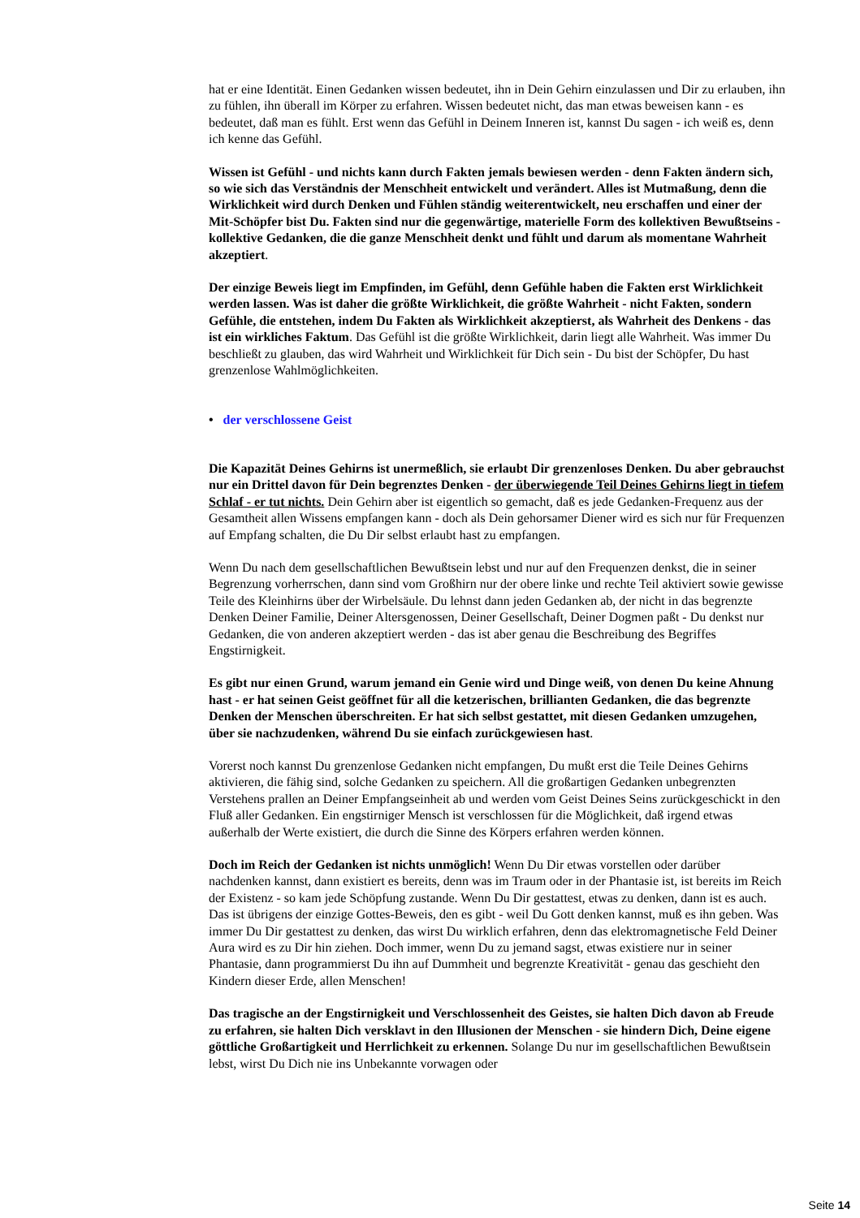hat er eine Identität. Einen Gedanken wissen bedeutet, ihn in Dein Gehirn einzulassen und Dir zu erlauben, ihn zu fühlen, ihn überall im Körper zu erfahren. Wissen bedeutet nicht, das man etwas beweisen kann - es bedeutet, daß man es fühlt. Erst wenn das Gefühl in Deinem Inneren ist, kannst Du sagen - ich weiß es, denn ich kenne das Gefühl.
Wissen ist Gefühl - und nichts kann durch Fakten jemals bewiesen werden - denn Fakten ändern sich, so wie sich das Verständnis der Menschheit entwickelt und verändert. Alles ist Mutmaßung, denn die Wirklichkeit wird durch Denken und Fühlen ständig weiterentwickelt, neu erschaffen und einer der Mit-Schöpfer bist Du. Fakten sind nur die gegenwärtige, materielle Form des kollektiven Bewußtseins - kollektive Gedanken, die die ganze Menschheit denkt und fühlt und darum als momentane Wahrheit akzeptiert.
Der einzige Beweis liegt im Empfinden, im Gefühl, denn Gefühle haben die Fakten erst Wirklichkeit werden lassen. Was ist daher die größte Wirklichkeit, die größte Wahrheit - nicht Fakten, sondern Gefühle, die entstehen, indem Du Fakten als Wirklichkeit akzeptierst, als Wahrheit des Denkens - das ist ein wirkliches Faktum. Das Gefühl ist die größte Wirklichkeit, darin liegt alle Wahrheit. Was immer Du beschließt zu glauben, das wird Wahrheit und Wirklichkeit für Dich sein - Du bist der Schöpfer, Du hast grenzenlose Wahlmöglichkeiten.
• der verschlossene Geist
Die Kapazität Deines Gehirns ist unermeßlich, sie erlaubt Dir grenzenloses Denken. Du aber gebrauchst nur ein Drittel davon für Dein begrenztes Denken - der überwiegende Teil Deines Gehirns liegt in tiefem Schlaf - er tut nichts. Dein Gehirn aber ist eigentlich so gemacht, daß es jede Gedanken-Frequenz aus der Gesamtheit allen Wissens empfangen kann - doch als Dein gehorsamer Diener wird es sich nur für Frequenzen auf Empfang schalten, die Du Dir selbst erlaubt hast zu empfangen.
Wenn Du nach dem gesellschaftlichen Bewußtsein lebst und nur auf den Frequenzen denkst, die in seiner Begrenzung vorherrschen, dann sind vom Großhirn nur der obere linke und rechte Teil aktiviert sowie gewisse Teile des Kleinhirns über der Wirbelsäule. Du lehnst dann jeden Gedanken ab, der nicht in das begrenzte Denken Deiner Familie, Deiner Altersgenossen, Deiner Gesellschaft, Deiner Dogmen paßt - Du denkst nur Gedanken, die von anderen akzeptiert werden - das ist aber genau die Beschreibung des Begriffes Engstirnigkeit.
Es gibt nur einen Grund, warum jemand ein Genie wird und Dinge weiß, von denen Du keine Ahnung hast - er hat seinen Geist geöffnet für all die ketzerischen, brillianten Gedanken, die das begrenzte Denken der Menschen überschreiten. Er hat sich selbst gestattet, mit diesen Gedanken umzugehen, über sie nachzudenken, während Du sie einfach zurückgewiesen hast.
Vorerst noch kannst Du grenzenlose Gedanken nicht empfangen, Du mußt erst die Teile Deines Gehirns aktivieren, die fähig sind, solche Gedanken zu speichern. All die großartigen Gedanken unbegrenzten Verstehens prallen an Deiner Empfangseinheit ab und werden vom Geist Deines Seins zurückgeschickt in den Fluß aller Gedanken. Ein engstirniger Mensch ist verschlossen für die Möglichkeit, daß irgend etwas außerhalb der Werte existiert, die durch die Sinne des Körpers erfahren werden können.
Doch im Reich der Gedanken ist nichts unmöglich! Wenn Du Dir etwas vorstellen oder darüber nachdenken kannst, dann existiert es bereits, denn was im Traum oder in der Phantasie ist, ist bereits im Reich der Existenz - so kam jede Schöpfung zustande. Wenn Du Dir gestattest, etwas zu denken, dann ist es auch. Das ist übrigens der einzige Gottes-Beweis, den es gibt - weil Du Gott denken kannst, muß es ihn geben. Was immer Du Dir gestattest zu denken, das wirst Du wirklich erfahren, denn das elektromagnetische Feld Deiner Aura wird es zu Dir hin ziehen. Doch immer, wenn Du zu jemand sagst, etwas existiere nur in seiner Phantasie, dann programmierst Du ihn auf Dummheit und begrenzte Kreativität - genau das geschieht den Kindern dieser Erde, allen Menschen!
Das tragische an der Engstirnigkeit und Verschlossenheit des Geistes, sie halten Dich davon ab Freude zu erfahren, sie halten Dich versklavt in den Illusionen der Menschen - sie hindern Dich, Deine eigene göttliche Großartigkeit und Herrlichkeit zu erkennen. Solange Du nur im gesellschaftlichen Bewußtsein lebst, wirst Du Dich nie ins Unbekannte vorwagen oder
Seite 14